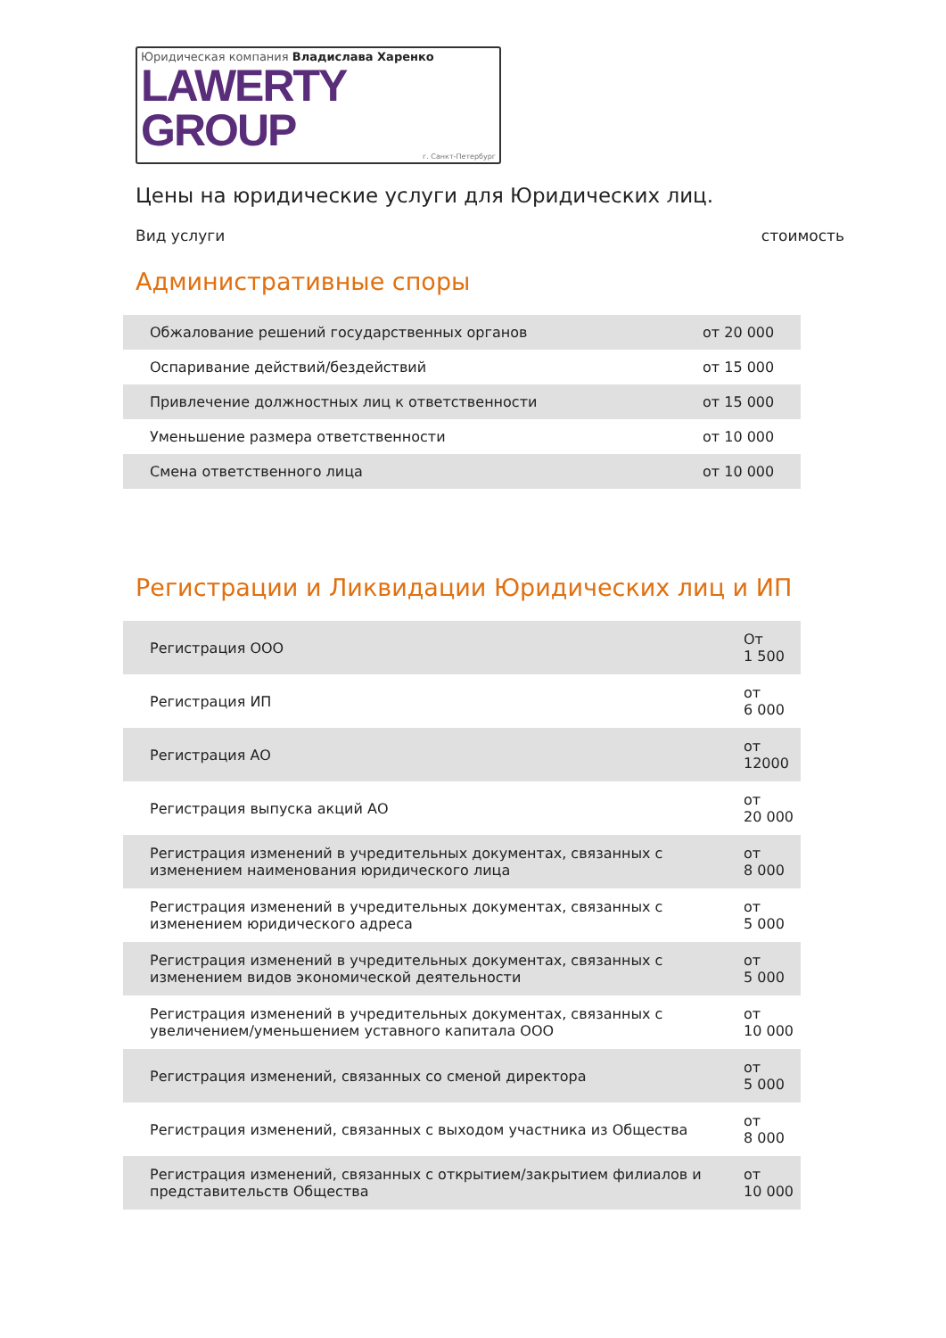Юридическая компания Владислава Харенко
LAWERTY GROUP
г. Санкт-Петербург
Цены на юридические услуги для Юридических лиц.
Вид услуги стоимость
Административные споры
| Обжалование решений государственных органов | от 20 000 |
| Оспаривание действий/бездействий | от 15 000 |
| Привлечение должностных лиц к ответственности | от 15 000 |
| Уменьшение размера ответственности | от 10 000 |
| Смена ответственного лица | от 10 000 |
Регистрации и Ликвидации Юридических лиц и ИП
| Регистрация ООО | От 1 500 |
| Регистрация ИП | от 6 000 |
| Регистрация АО | от 12000 |
| Регистрация выпуска акций АО | от 20 000 |
| Регистрация изменений в учредительных документах, связанных с изменением наименования юридического лица | от 8 000 |
| Регистрация изменений в учредительных документах, связанных с изменением юридического адреса | от 5 000 |
| Регистрация изменений в учредительных документах, связанных с изменением видов экономической деятельности | от 5 000 |
| Регистрация изменений в учредительных документах, связанных с увеличением/уменьшением уставного капитала ООО | от 10 000 |
| Регистрация изменений, связанных со сменой директора | от 5 000 |
| Регистрация изменений, связанных с выходом участника из Общества | от 8 000 |
| Регистрация изменений, связанных с открытием/закрытием филиалов и представительств Общества | от 10 000 |